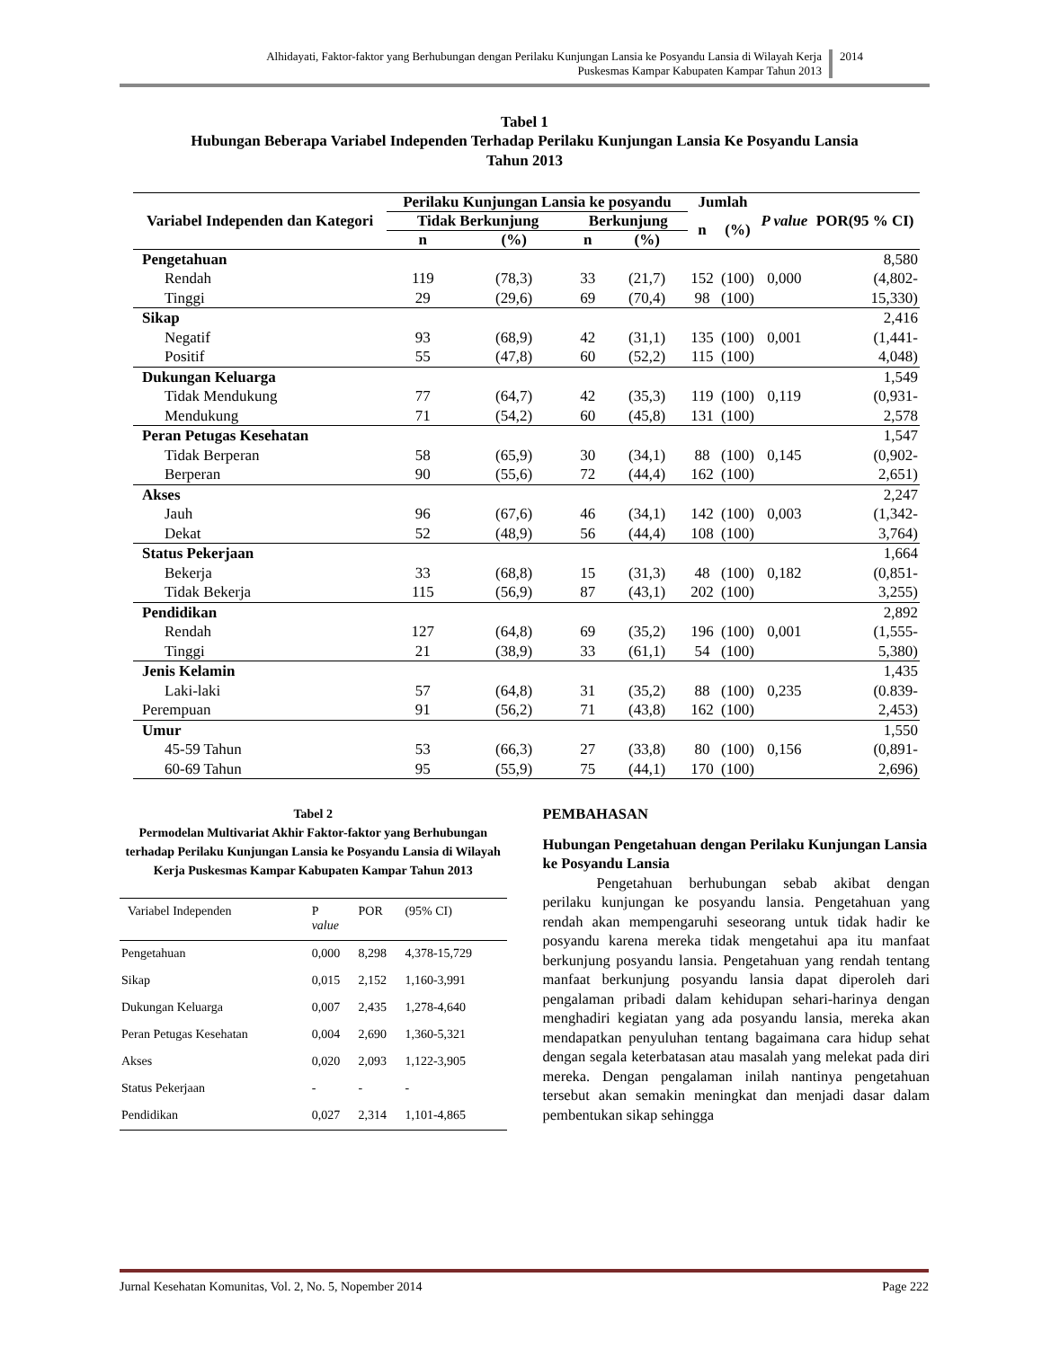Alhidayati, Faktor-faktor yang Berhubungan dengan Perilaku Kunjungan Lansia ke Posyandu Lansia di Wilayah Kerja
Puskesmas Kampar Kabupaten Kampar Tahun 2013
2014
Tabel 1
Hubungan Beberapa Variabel Independen Terhadap Perilaku Kunjungan Lansia Ke Posyandu Lansia
Tahun 2013
| Variabel Independen dan Kategori | Perilaku Kunjungan Lansia ke posyandu | | | | Jumlah | | P value | POR(95 % CI) |
| --- | --- | --- | --- | --- | --- | --- | --- | --- |
| | Tidak Berkunjung | | Berkunjung | | n | (%) | | |
| | n | (%) | n | (%) | | | | |
| Pengetahuan | | | | | | | | 8,580 |
| Rendah | 119 | (78,3) | 33 | (21,7) | 152 | (100) | 0,000 | (4,802- |
| Tinggi | 29 | (29,6) | 69 | (70,4) | 98 | (100) | | 15,330) |
| Sikap | | | | | | | | 2,416 |
| Negatif | 93 | (68,9) | 42 | (31,1) | 135 | (100) | 0,001 | (1,441- |
| Positif | 55 | (47,8) | 60 | (52,2) | 115 | (100) | | 4,048) |
| Dukungan Keluarga | | | | | | | | 1,549 |
| Tidak Mendukung | 77 | (64,7) | 42 | (35,3) | 119 | (100) | 0,119 | (0,931- |
| Mendukung | 71 | (54,2) | 60 | (45,8) | 131 | (100) | | 2,578 |
| Peran Petugas Kesehatan | | | | | | | | 1,547 |
| Tidak Berperan | 58 | (65,9) | 30 | (34,1) | 88 | (100) | 0,145 | (0,902- |
| Berperan | 90 | (55,6) | 72 | (44,4) | 162 | (100) | | 2,651) |
| Akses | | | | | | | | 2,247 |
| Jauh | 96 | (67,6) | 46 | (34,1) | 142 | (100) | 0,003 | (1,342- |
| Dekat | 52 | (48,9) | 56 | (44,4) | 108 | (100) | | 3,764) |
| Status Pekerjaan | | | | | | | | 1,664 |
| Bekerja | 33 | (68,8) | 15 | (31,3) | 48 | (100) | 0,182 | (0,851- |
| Tidak Bekerja | 115 | (56,9) | 87 | (43,1) | 202 | (100) | | 3,255) |
| Pendidikan | | | | | | | | 2,892 |
| Rendah | 127 | (64,8) | 69 | (35,2) | 196 | (100) | 0,001 | (1,555- |
| Tinggi | 21 | (38,9) | 33 | (61,1) | 54 | (100) | | 5,380) |
| Jenis Kelamin | | | | | | | | 1,435 |
| Laki-laki | 57 | (64,8) | 31 | (35,2) | 88 | (100) | 0,235 | (0.839- |
| Perempuan | 91 | (56,2) | 71 | (43,8) | 162 | (100) | | 2,453) |
| Umur | | | | | | | | 1,550 |
| 45-59 Tahun | 53 | (66,3) | 27 | (33,8) | 80 | (100) | 0,156 | (0,891- |
| 60-69 Tahun | 95 | (55,9) | 75 | (44,1) | 170 | (100) | | 2,696) |
Tabel 2
Permodelan Multivariat Akhir Faktor-faktor yang Berhubungan terhadap Perilaku Kunjungan Lansia ke Posyandu Lansia di Wilayah Kerja Puskesmas Kampar Kabupaten Kampar Tahun 2013
| Variabel Independen | P value | POR | (95% CI) |
| Pengetahuan | 0,000 | 8,298 | 4,378-15,729 |
| Sikap | 0,015 | 2,152 | 1,160-3,991 |
| Dukungan Keluarga | 0,007 | 2,435 | 1,278-4,640 |
| Peran Petugas Kesehatan | 0,004 | 2,690 | 1,360-5,321 |
| Akses | 0,020 | 2,093 | 1,122-3,905 |
| Status Pekerjaan | - | - | - |
| Pendidikan | 0,027 | 2,314 | 1,101-4,865 |
PEMBAHASAN
Hubungan Pengetahuan dengan Perilaku Kunjungan Lansia ke Posyandu Lansia
Pengetahuan berhubungan sebab akibat dengan perilaku kunjungan ke posyandu lansia. Pengetahuan yang rendah akan mempengaruhi seseorang untuk tidak hadir ke posyandu karena mereka tidak mengetahui apa itu manfaat berkunjung posyandu lansia. Pengetahuan yang rendah tentang manfaat berkunjung posyandu lansia dapat diperoleh dari pengalaman pribadi dalam kehidupan sehari-harinya dengan menghadiri kegiatan yang ada posyandu lansia, mereka akan mendapatkan penyuluhan tentang bagaimana cara hidup sehat dengan segala keterbatasan atau masalah yang melekat pada diri mereka. Dengan pengalaman inilah nantinya pengetahuan tersebut akan semakin meningkat dan menjadi dasar dalam pembentukan sikap sehingga
Jurnal Kesehatan Komunitas, Vol. 2, No. 5, Nopember 2014 Page 222